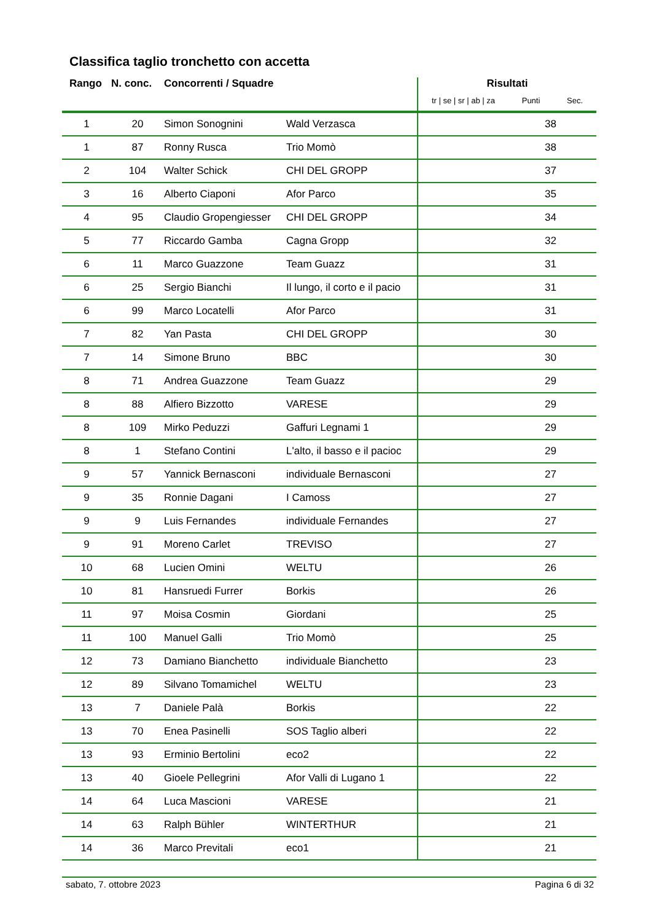Classifica taglio tronchetto con accetta
| Rango | N. conc. | Concorrenti / Squadre | | Risultati tr / se / sr / ab / za Punti Sec. |
| --- | --- | --- | --- | --- |
| 1 | 20 | Simon Sonognini | Wald Verzasca | 38 |
| 1 | 87 | Ronny Rusca | Trio Momò | 38 |
| 2 | 104 | Walter Schick | CHI DEL GROPP | 37 |
| 3 | 16 | Alberto Ciaponi | Afor Parco | 35 |
| 4 | 95 | Claudio Gropengiesser | CHI DEL GROPP | 34 |
| 5 | 77 | Riccardo Gamba | Cagna Gropp | 32 |
| 6 | 11 | Marco Guazzone | Team Guazz | 31 |
| 6 | 25 | Sergio Bianchi | Il lungo, il corto e il pacio | 31 |
| 6 | 99 | Marco Locatelli | Afor Parco | 31 |
| 7 | 82 | Yan Pasta | CHI DEL GROPP | 30 |
| 7 | 14 | Simone Bruno | BBC | 30 |
| 8 | 71 | Andrea Guazzone | Team Guazz | 29 |
| 8 | 88 | Alfiero Bizzotto | VARESE | 29 |
| 8 | 109 | Mirko Peduzzi | Gaffuri Legnami 1 | 29 |
| 8 | 1 | Stefano Contini | L'alto, il basso e il pacioc | 29 |
| 9 | 57 | Yannick Bernasconi | individuale Bernasconi | 27 |
| 9 | 35 | Ronnie Dagani | I Camoss | 27 |
| 9 | 9 | Luis Fernandes | individuale Fernandes | 27 |
| 9 | 91 | Moreno Carlet | TREVISO | 27 |
| 10 | 68 | Lucien Omini | WELTU | 26 |
| 10 | 81 | Hansruedi Furrer | Borkis | 26 |
| 11 | 97 | Moisa Cosmin | Giordani | 25 |
| 11 | 100 | Manuel Galli | Trio Momò | 25 |
| 12 | 73 | Damiano Bianchetto | individuale Bianchetto | 23 |
| 12 | 89 | Silvano Tomamichel | WELTU | 23 |
| 13 | 7 | Daniele Palà | Borkis | 22 |
| 13 | 70 | Enea Pasinelli | SOS Taglio alberi | 22 |
| 13 | 93 | Erminio Bertolini | eco2 | 22 |
| 13 | 40 | Gioele Pellegrini | Afor Valli di Lugano 1 | 22 |
| 14 | 64 | Luca Mascioni | VARESE | 21 |
| 14 | 63 | Ralph Bühler | WINTERTHUR | 21 |
| 14 | 36 | Marco Previtali | eco1 | 21 |
sabato, 7. ottobre 2023 Pagina 6 di 32